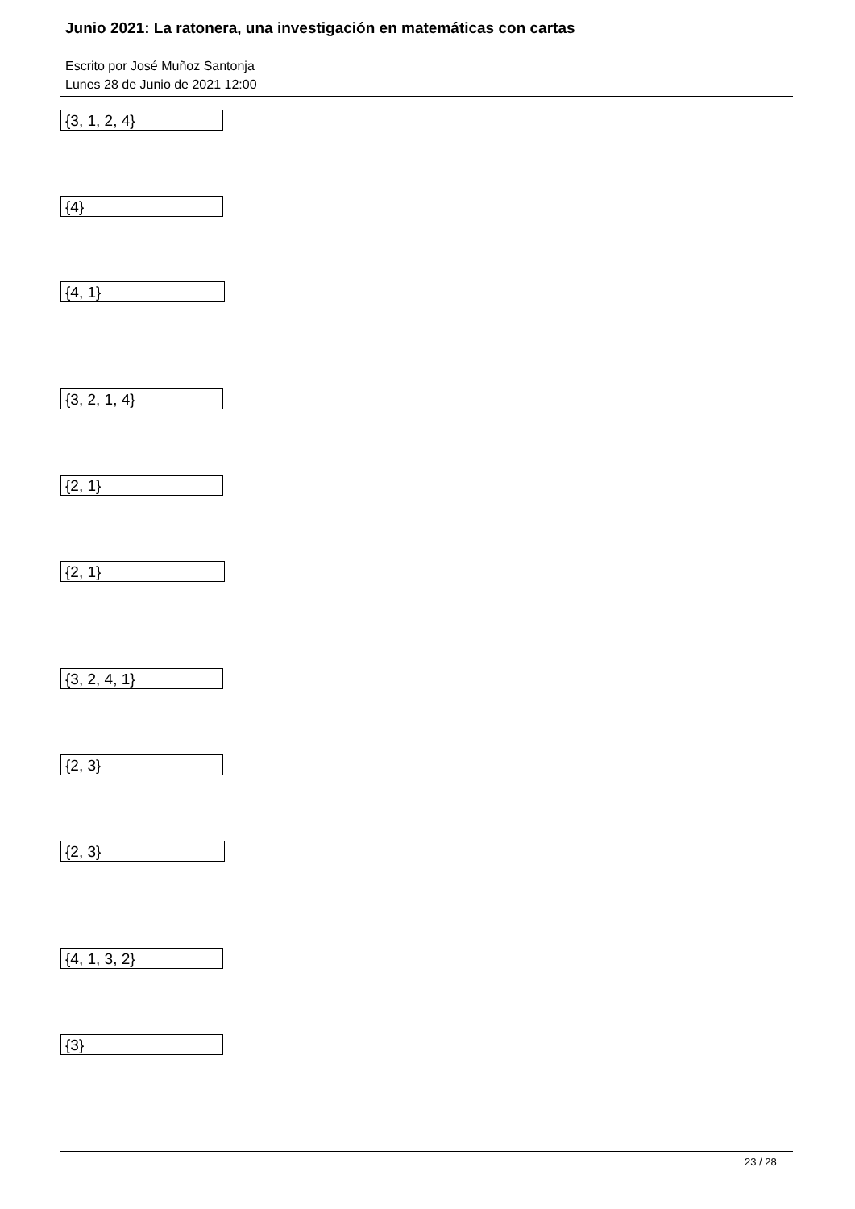Junio 2021: La ratonera, una investigación en matemáticas con cartas
Escrito por José Muñoz Santonja
Lunes 28 de Junio de 2021 12:00
{3, 1, 2, 4}
{4}
{4, 1}
{3, 2, 1, 4}
{2, 1}
{2, 1}
{3, 2, 4, 1}
{2, 3}
{2, 3}
{4, 1, 3, 2}
{3}
23 / 28